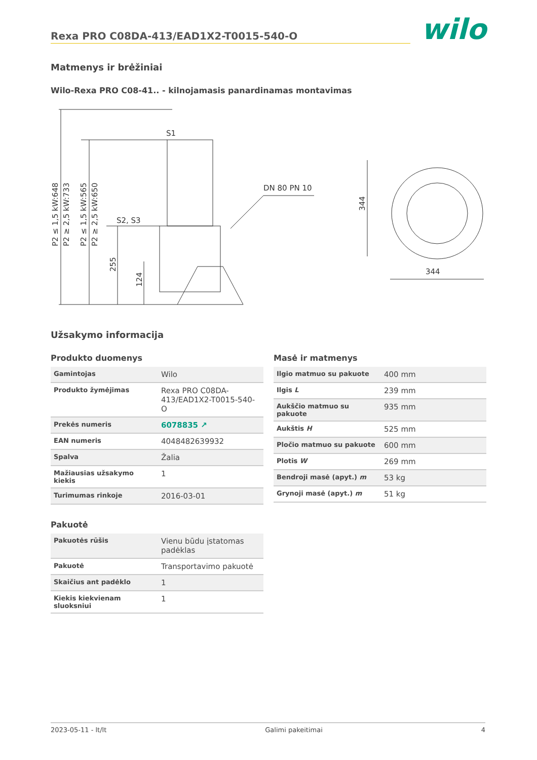Rexa PRO C08DA-413/EAD1X2-T0015-540-O
wilo
Matmenys ir brėžiniai
Wilo-Rexa PRO C08-41.. - kilnojamasis panardinamas montavimas
S1
S2, S3
DN 80 PN 10
344
344
P2 ≤ 1,5 kW:648
P2 ≥ 2,5 kW:733
P2 ≤ 1,5 kW:565
P2 ≥ 2,5 kW:650
255
124
Užsakymo informacija
Produkto duomenys
| Gamintojas | Wilo |
| Produkto žymėjimas | Rexa PRO C08DA-413/EAD1X2-T0015-540-O |
| Prekės numeris | 6078835 ↗ |
| EAN numeris | 4048482639932 |
| Spalva | Žalia |
| Mažiausias užsakymo kiekis | 1 |
| Turimumas rinkoje | 2016-03-01 |
Pakuotė
| Pakuotės rūšis | Vienu būdu įstatomas padėklas |
| Pakuotė | Transportavimo pakuotė |
| Skaičius ant padėklo | 1 |
| Kiekis kiekvienam sluoksniui | 1 |
Masė ir matmenys
| Ilgio matmuo su pakuote | 400 mm |
| Ilgis L | 239 mm |
| Aukščio matmuo su pakuote | 935 mm |
| Aukštis H | 525 mm |
| Pločio matmuo su pakuote | 600 mm |
| Plotis W | 269 mm |
| Bendroji masė (apyt.) m | 53 kg |
| Grynoji masė (apyt.) m | 51 kg |
2023-05-11 - lt/lt Galimi pakeitimai 4